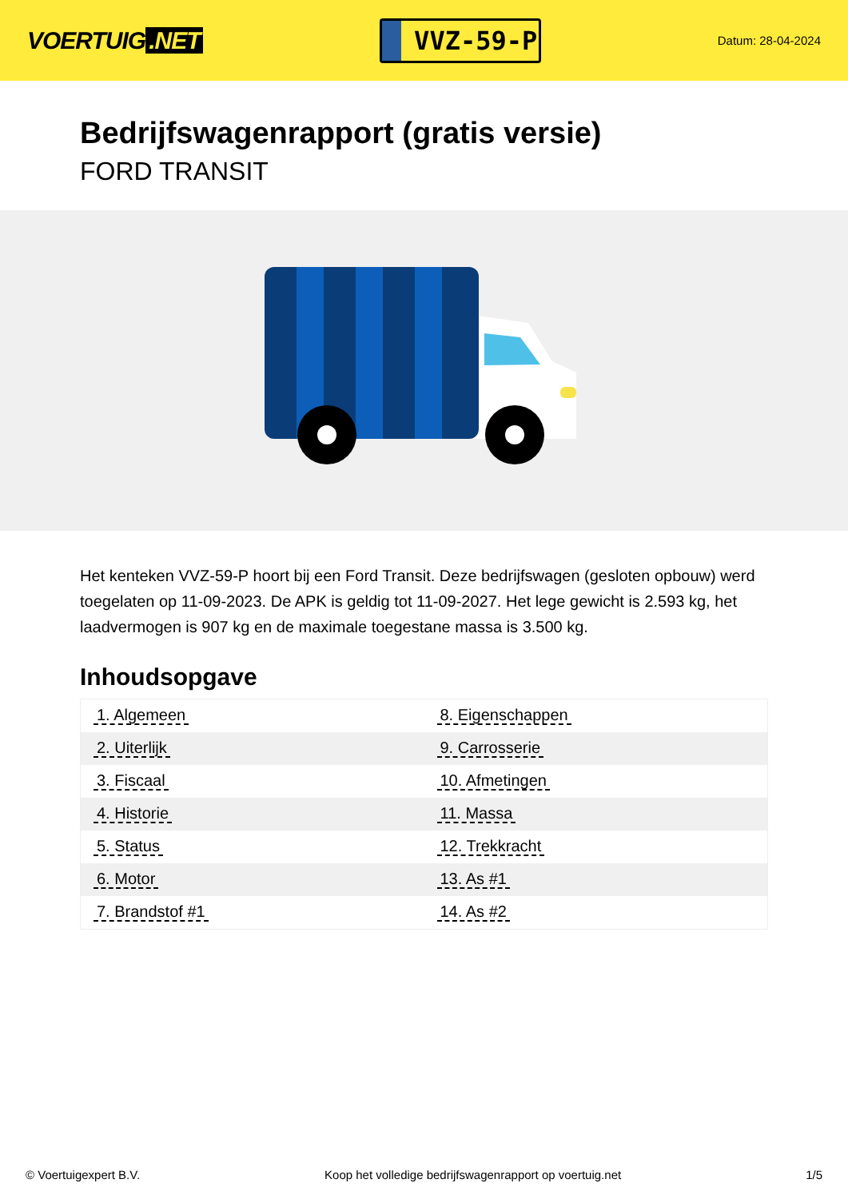VOERTUIG.NET
VVZ-59-P
Datum: 28-04-2024
Bedrijfswagenrapport (gratis versie)
FORD TRANSIT
Het kenteken VVZ-59-P hoort bij een Ford Transit. Deze bedrijfswagen (gesloten opbouw) werd toegelaten op 11-09-2023. De APK is geldig tot 11-09-2027. Het lege gewicht is 2.593 kg, het laadvermogen is 907 kg en de maximale toegestane massa is 3.500 kg.
Inhoudsopgave
| 1. Algemeen | 8. Eigenschappen |
| 2. Uiterlijk | 9. Carrosserie |
| 3. Fiscaal | 10. Afmetingen |
| 4. Historie | 11. Massa |
| 5. Status | 12. Trekkracht |
| 6. Motor | 13. As #1 |
| 7. Brandstof #1 | 14. As #2 |
© Voertuigexpert B.V. Koop het volledige bedrijfswagenrapport op voertuig.net 1/5